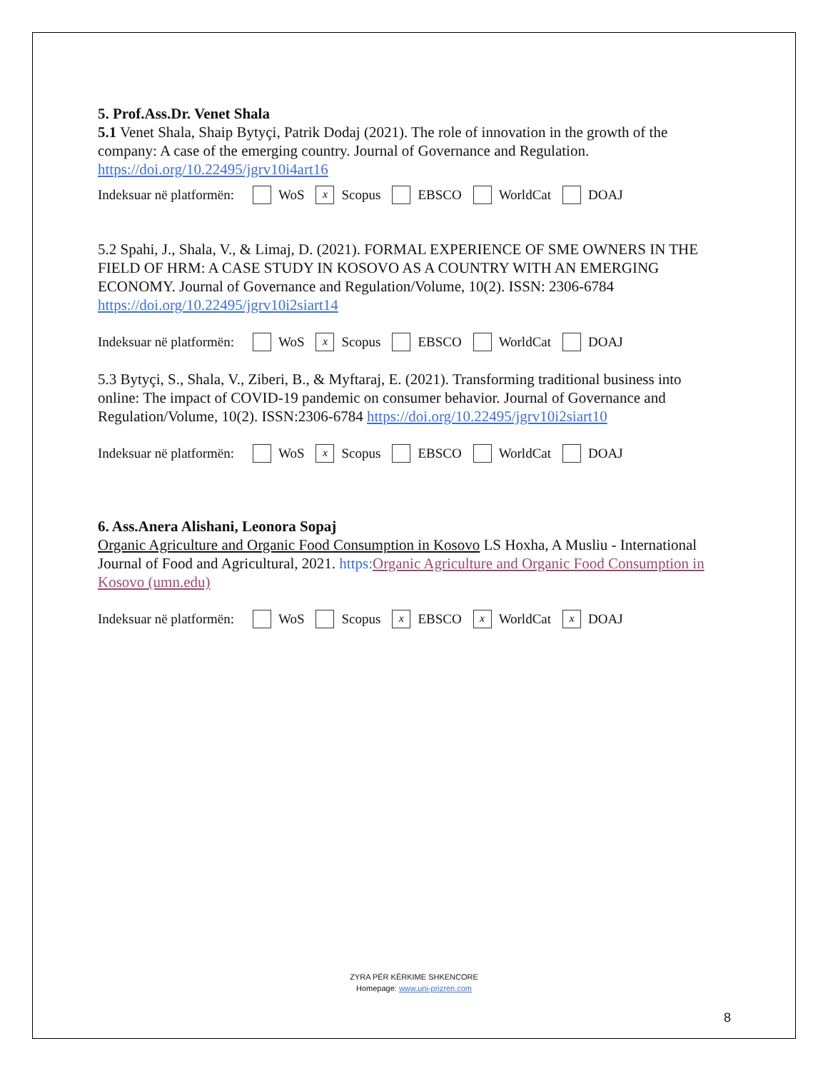5. Prof.Ass.Dr. Venet Shala
5.1 Venet Shala, Shaip Bytyçi, Patrik Dodaj (2021). The role of innovation in the growth of the company: A case of the emerging country. Journal of Governance and Regulation. https://doi.org/10.22495/jgrv10i4art16
Indeksuar në platformën: WoS x Scopus EBSCO WorldCat DOAJ
5.2 Spahi, J., Shala, V., & Limaj, D. (2021). FORMAL EXPERIENCE OF SME OWNERS IN THE FIELD OF HRM: A CASE STUDY IN KOSOVO AS A COUNTRY WITH AN EMERGING ECONOMY. Journal of Governance and Regulation/Volume, 10(2). ISSN: 2306-6784 https://doi.org/10.22495/jgrv10i2siart14
Indeksuar në platformën: WoS x Scopus EBSCO WorldCat DOAJ
5.3 Bytyçi, S., Shala, V., Ziberi, B., & Myftaraj, E. (2021). Transforming traditional business into online: The impact of COVID-19 pandemic on consumer behavior. Journal of Governance and Regulation/Volume, 10(2). ISSN:2306-6784 https://doi.org/10.22495/jgrv10i2siart10
Indeksuar në platformën: WoS x Scopus EBSCO WorldCat DOAJ
6. Ass.Anera Alishani, Leonora Sopaj
Organic Agriculture and Organic Food Consumption in Kosovo LS Hoxha, A Musliu - International Journal of Food and Agricultural, 2021. https: Organic Agriculture and Organic Food Consumption in Kosovo (umn.edu)
Indeksuar në platformën: WoS Scopus x EBSCO x WorldCat x DOAJ
ZYRA PËR KËRKIME SHKENCORE
Homepage: www.uni-prizren.com
8